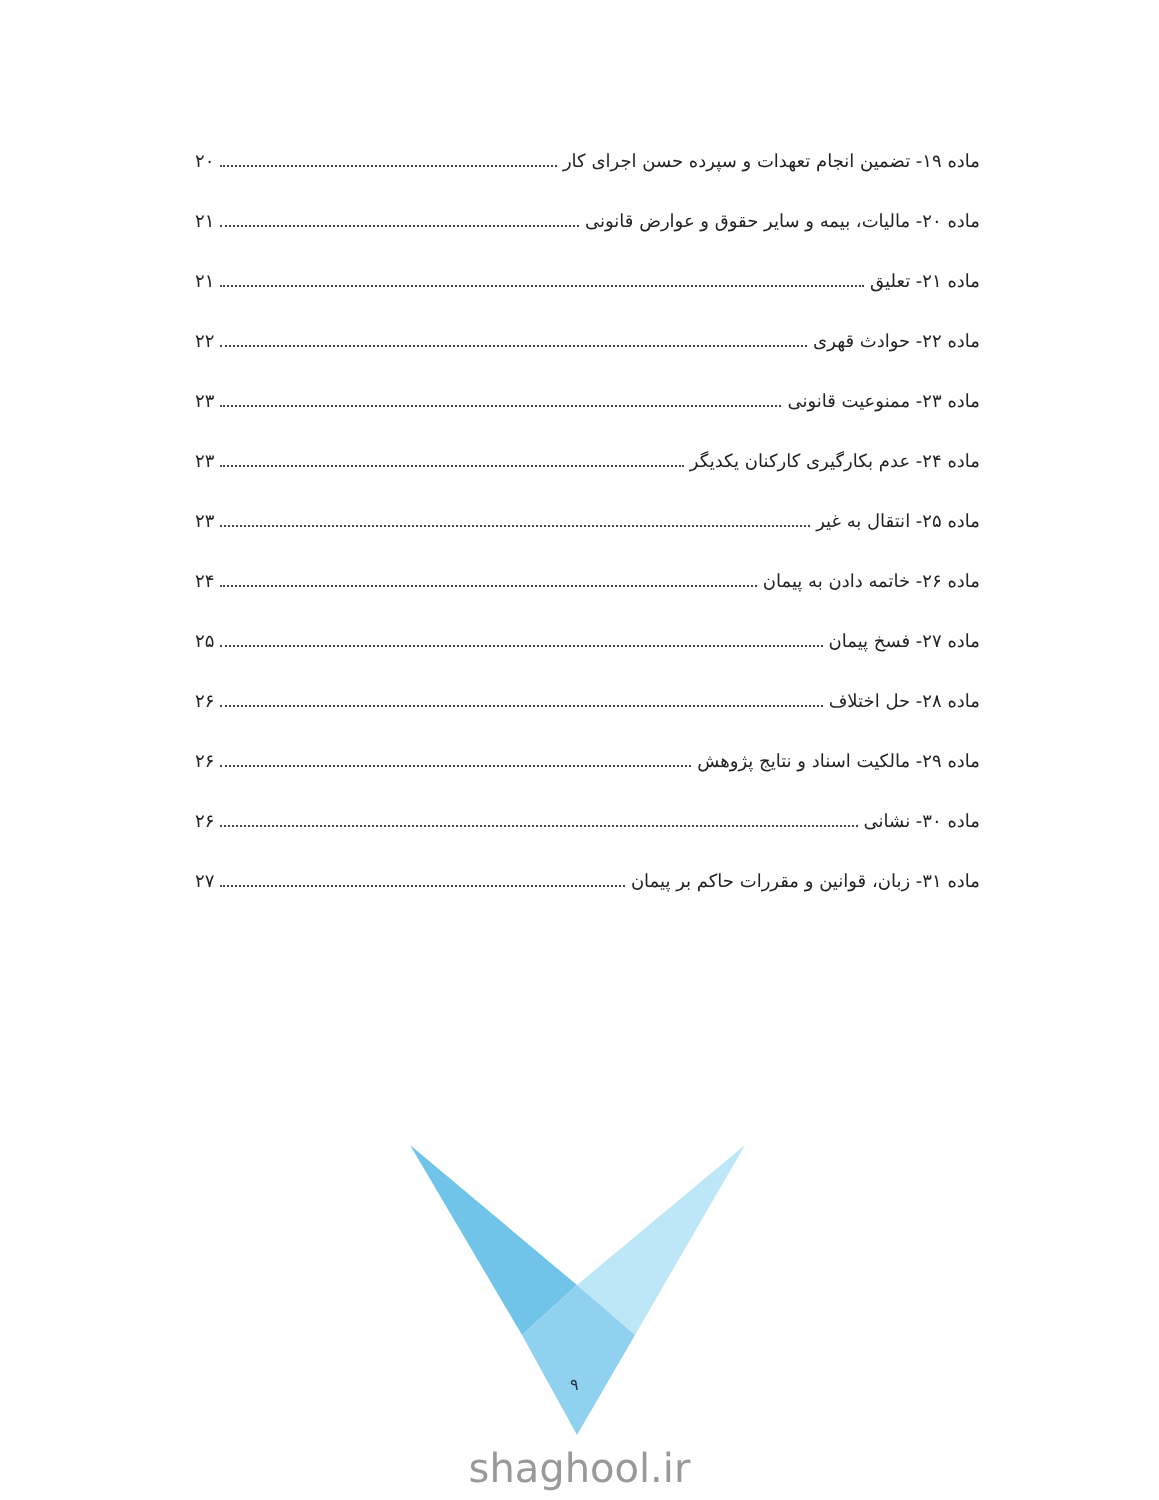ماده ۱۹- تضمین انجام تعهدات و سپرده حسن اجرای کار ۲۰
ماده ۲۰- مالیات، بیمه و سایر حقوق و عوارض قانونی ۲۱
ماده ۲۱- تعلیق ۲۱
ماده ۲۲- حوادث قهری ۲۲
ماده ۲۳- ممنوعیت قانونی ۲۳
ماده ۲۴- عدم بکارگیری کارکنان یکدیگر ۲۳
ماده ۲۵- انتقال به غیر ۲۳
ماده ۲۶- خاتمه دادن به پیمان ۲۴
ماده ۲۷- فسخ پیمان ۲۵
ماده ۲۸- حل اختلاف ۲۶
ماده ۲۹- مالکیت اسناد و نتایج پژوهش ۲۶
ماده ۳۰- نشانی ۲۶
ماده ۳۱- زبان، قوانین و مقررات حاکم بر پیمان ۲۷
۹
shaghool.ir